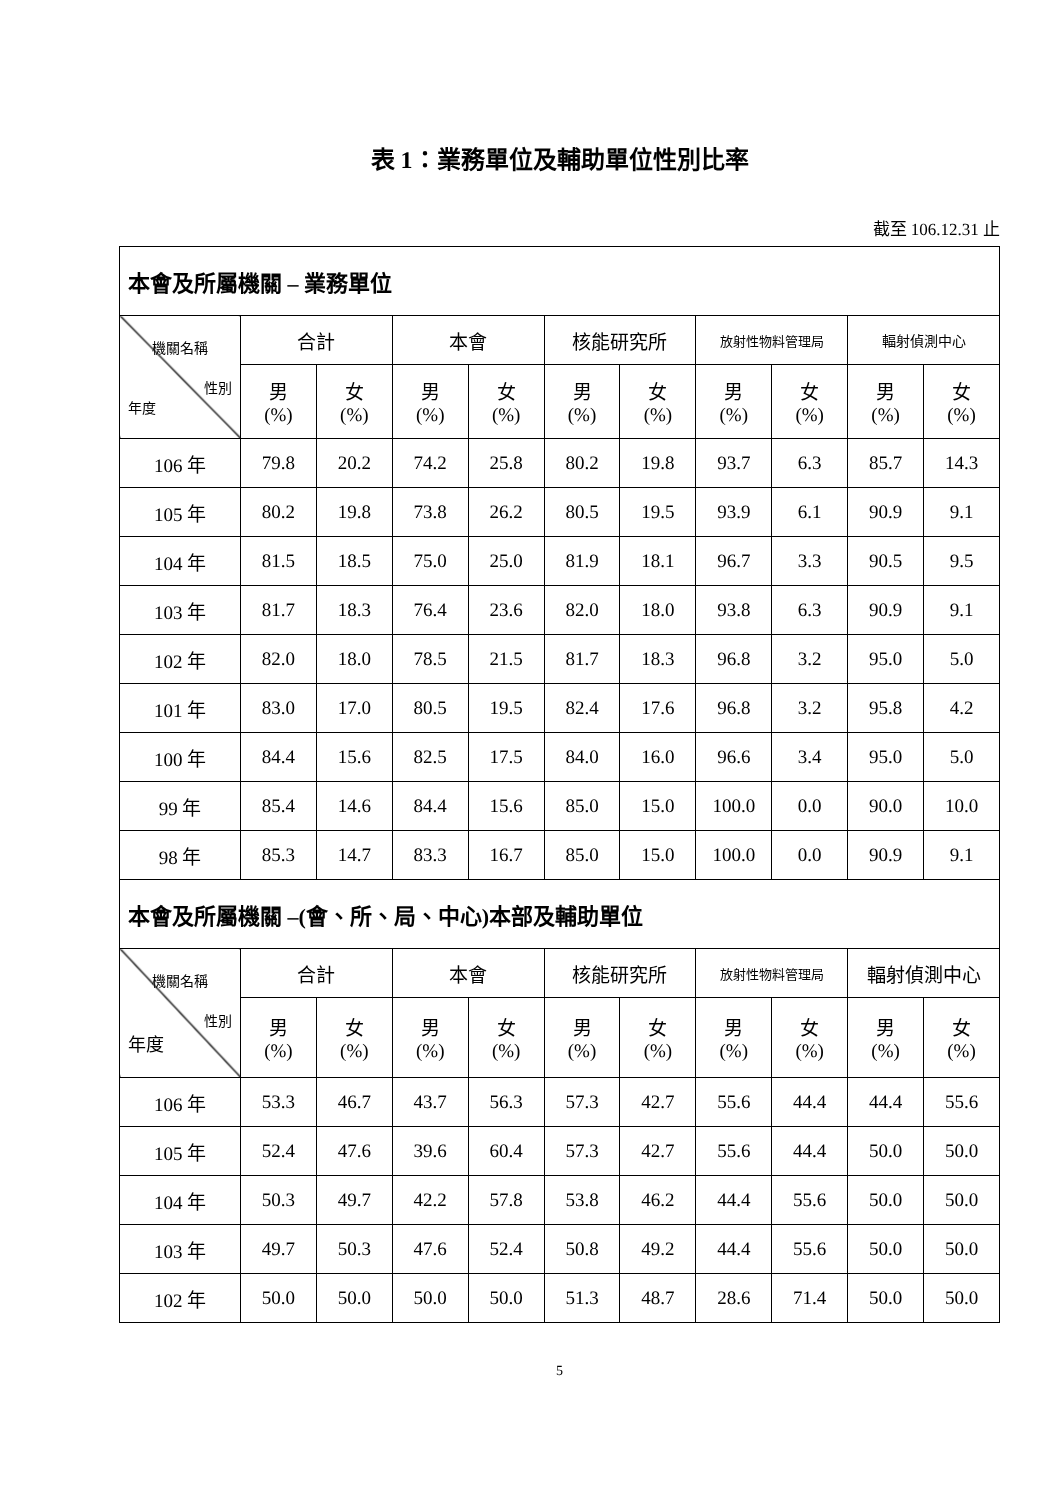表 1：業務單位及輔助單位性別比率
截至 106.12.31 止
| 本會及所屬機關 – 業務單位 | | | | | | | | | | |
| 機關名稱 性別 年度 | 合計 | | 本會 | | 核能研究所 | | 放射性物料管理局 | | 輻射偵測中心 | |
| | 男 (%) | 女 (%) | 男 (%) | 女 (%) | 男 (%) | 女 (%) | 男 (%) | 女 (%) | 男 (%) | 女 (%) |
| 106 年 | 79.8 | 20.2 | 74.2 | 25.8 | 80.2 | 19.8 | 93.7 | 6.3 | 85.7 | 14.3 |
| 105 年 | 80.2 | 19.8 | 73.8 | 26.2 | 80.5 | 19.5 | 93.9 | 6.1 | 90.9 | 9.1 |
| 104 年 | 81.5 | 18.5 | 75.0 | 25.0 | 81.9 | 18.1 | 96.7 | 3.3 | 90.5 | 9.5 |
| 103 年 | 81.7 | 18.3 | 76.4 | 23.6 | 82.0 | 18.0 | 93.8 | 6.3 | 90.9 | 9.1 |
| 102 年 | 82.0 | 18.0 | 78.5 | 21.5 | 81.7 | 18.3 | 96.8 | 3.2 | 95.0 | 5.0 |
| 101 年 | 83.0 | 17.0 | 80.5 | 19.5 | 82.4 | 17.6 | 96.8 | 3.2 | 95.8 | 4.2 |
| 100 年 | 84.4 | 15.6 | 82.5 | 17.5 | 84.0 | 16.0 | 96.6 | 3.4 | 95.0 | 5.0 |
| 99 年 | 85.4 | 14.6 | 84.4 | 15.6 | 85.0 | 15.0 | 100.0 | 0.0 | 90.0 | 10.0 |
| 98 年 | 85.3 | 14.7 | 83.3 | 16.7 | 85.0 | 15.0 | 100.0 | 0.0 | 90.9 | 9.1 |
| 本會及所屬機關 –(會、所、局、中心)本部及輔助單位 | | | | | | | | | | |
| 機關名稱 性別 年度 | 合計 | | 本會 | | 核能研究所 | | 放射性物料管理局 | | 輻射偵測中心 | |
| | 男 (%) | 女 (%) | 男 (%) | 女 (%) | 男 (%) | 女 (%) | 男 (%) | 女 (%) | 男 (%) | 女 (%) |
| 106 年 | 53.3 | 46.7 | 43.7 | 56.3 | 57.3 | 42.7 | 55.6 | 44.4 | 44.4 | 55.6 |
| 105 年 | 52.4 | 47.6 | 39.6 | 60.4 | 57.3 | 42.7 | 55.6 | 44.4 | 50.0 | 50.0 |
| 104 年 | 50.3 | 49.7 | 42.2 | 57.8 | 53.8 | 46.2 | 44.4 | 55.6 | 50.0 | 50.0 |
| 103 年 | 49.7 | 50.3 | 47.6 | 52.4 | 50.8 | 49.2 | 44.4 | 55.6 | 50.0 | 50.0 |
| 102 年 | 50.0 | 50.0 | 50.0 | 50.0 | 51.3 | 48.7 | 28.6 | 71.4 | 50.0 | 50.0 |
5